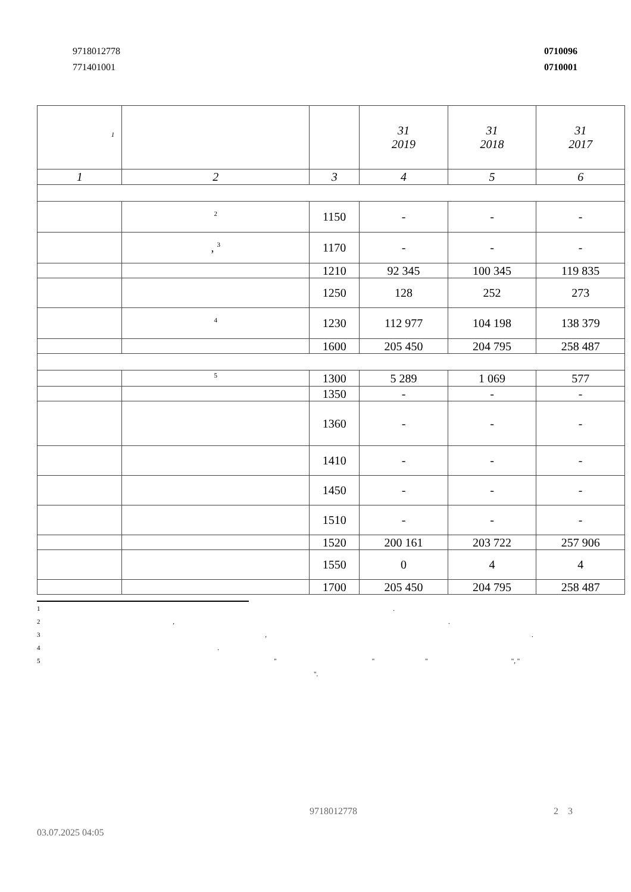0710096
0710001
9718012778
771401001
| <sup>1</sup> | | | 31 2019 | 31 2018 | 31 2017 |
| --- | --- | --- | --- | --- | --- |
| 1 | 2 | 3 | 4 | 5 | 6 |
| | <sup>2</sup> | 1150 | - | - | - |
| | , <sup>3</sup> | 1170 | - | - | - |
| | | 1210 | 92 345 | 100 345 | 119 835 |
| | | 1250 | 128 | 252 | 273 |
| | <sup>4</sup> | 1230 | 112 977 | 104 198 | 138 379 |
| | | 1600 | 205 450 | 204 795 | 258 487 |
| | <sup>5</sup> | 1300 | 5 289 | 1 069 | 577 |
| | | 1350 | - | - | - |
| | | 1360 | - | - | - |
| | | 1410 | - | - | - |
| | | 1450 | - | - | - |
| | | 1510 | - | - | - |
| | | 1520 | 200 161 | 203 722 | 257 906 |
| | | 1550 | 0 | 4 | 4 |
| | | 1700 | 205 450 | 204 795 | 258 487 |
1 .
2 ,.
3 ,.
4 .
5 " " " ", "
".
9718012778 2 3
03.07.2025 04:05